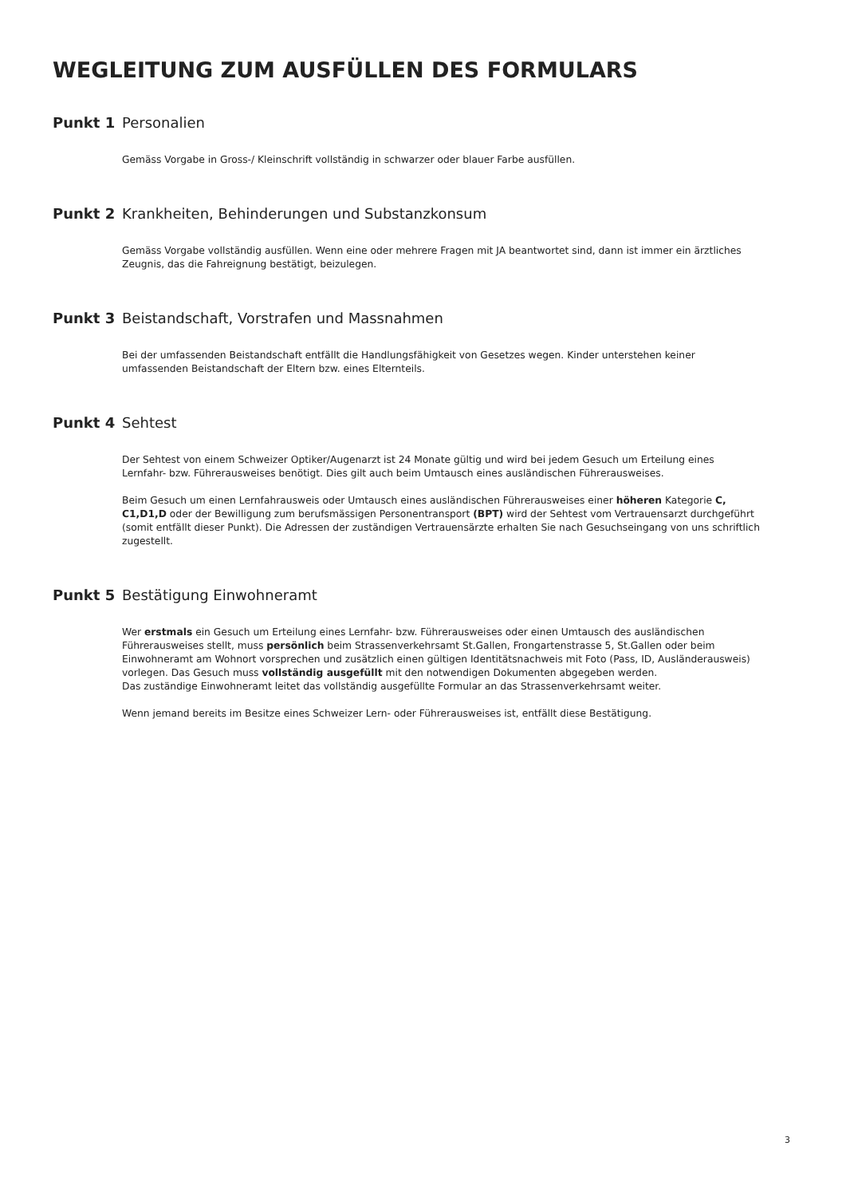WEGLEITUNG ZUM AUSFÜLLEN DES FORMULARS
Punkt 1 Personalien
Gemäss Vorgabe in Gross-/ Kleinschrift vollständig in schwarzer oder blauer Farbe ausfüllen.
Punkt 2 Krankheiten, Behinderungen und Substanzkonsum
Gemäss Vorgabe vollständig ausfüllen. Wenn eine oder mehrere Fragen mit JA beantwortet sind, dann ist immer ein ärztliches Zeugnis, das die Fahreignung bestätigt, beizulegen.
Punkt 3 Beistandschaft, Vorstrafen und Massnahmen
Bei der umfassenden Beistandschaft entfällt die Handlungsfähigkeit von Gesetzes wegen. Kinder unterstehen keiner umfassenden Beistandschaft der Eltern bzw. eines Elternteils.
Punkt 4 Sehtest
Der Sehtest von einem Schweizer Optiker/Augenarzt ist 24 Monate gültig und wird bei jedem Gesuch um Erteilung eines Lernfahr- bzw. Führerausweises benötigt. Dies gilt auch beim Umtausch eines ausländischen Führerausweises.
Beim Gesuch um einen Lernfahrausweis oder Umtausch eines ausländischen Führerausweises einer höheren Kategorie C, C1,D1,D oder der Bewilligung zum berufsmässigen Personentransport (BPT) wird der Sehtest vom Vertrauensarzt durchgeführt (somit entfällt dieser Punkt). Die Adressen der zuständigen Vertrauensärzte erhalten Sie nach Gesuchseingang von uns schriftlich zugestellt.
Punkt 5 Bestätigung Einwohneramt
Wer erstmals ein Gesuch um Erteilung eines Lernfahr- bzw. Führerausweises oder einen Umtausch des ausländischen Führerausweises stellt, muss persönlich beim Strassenverkehrsamt St.Gallen, Frongartenstrasse 5, St.Gallen oder beim Einwohneramt am Wohnort vorsprechen und zusätzlich einen gültigen Identitätsnachweis mit Foto (Pass, ID, Ausländerausweis) vorlegen. Das Gesuch muss vollständig ausgefüllt mit den notwendigen Dokumenten abgegeben werden.
Das zuständige Einwohneramt leitet das vollständig ausgefüllte Formular an das Strassenverkehrsamt weiter.
Wenn jemand bereits im Besitze eines Schweizer Lern- oder Führerausweises ist, entfällt diese Bestätigung.
3